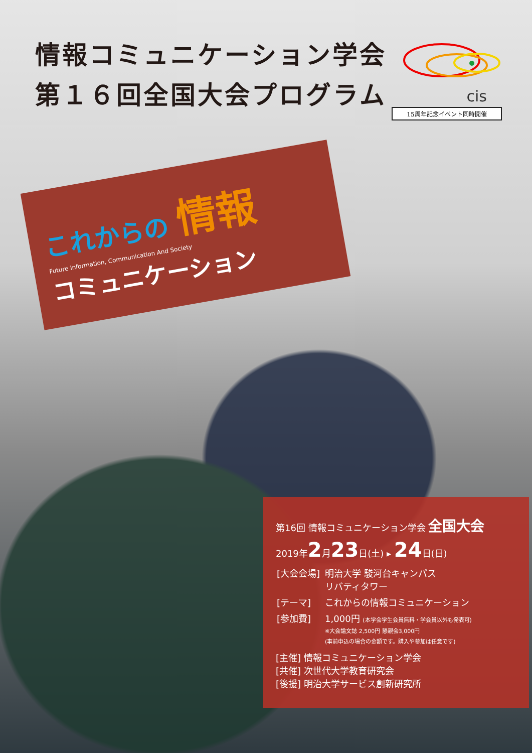情報コミュニケーション学会
第１６回全国大会プログラム
cis
15周年記念イベント同時開催
これからの 情報
Future Information, Communication And Society
コミュニケーション
第16回 情報コミュニケーション学会 全国大会
2019年2月23日(土) ▸ 24日(日)
| [大会会場] | 明治大学 駿河台キャンパス リバティタワー |
| [テーマ] | これからの情報コミュニケーション |
| [参加費] | 1,000円 (本学会学生会員無料・学会員以外も発表可) ※大会論文誌 2,500円 懇親会3,000円 (事前申込の場合の金額です。購入や参加は任意です) |
[主催] 情報コミュニケーション学会
[共催] 次世代大学教育研究会
[後援] 明治大学サービス創新研究所